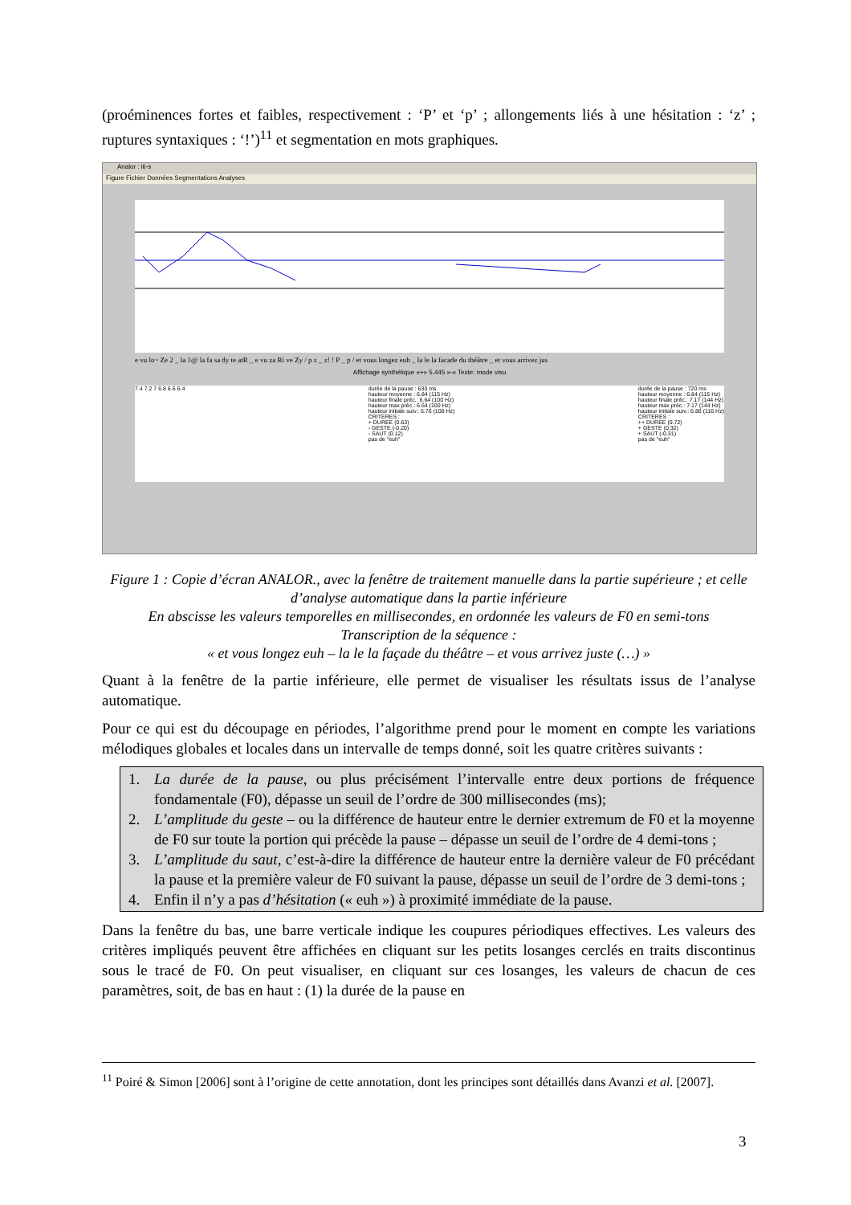(proéminences fortes et faibles, respectivement : ‘P’ et ‘p’ ; allongements liés à une hésitation : ‘z’ ; ruptures syntaxiques : ‘!’)<sup>11</sup> et segmentation en mots graphiques.
Analor : iti-s
Figure Fichier Données Segmentations Analyses
e vu lo~ Ze 2 _ la 1@ la fa sa dy te atR _ e vu za Ri ve Zy / p z _ z! ! P _ p / et vous longez euh _ la le la facade du théâtre _ et vous arrivez jus
Affichage synthétique «+» 5.445 »-« Texte: mode visu
7.4 7.2 7 6.8 6.6 6.4 durée de la pause : 630 ms
hauteur moyenne : 6.84 (115 Hz)
hauteur finale préc.: 6.64 (100 Hz)
hauteur max préc.: 6.64 (100 Hz)
hauteur initiale suiv.: 6.76 (108 Hz)
CRITERES :
+ DUREE (0.63)
- GESTE (-0.20)
- SAUT (0.12)
pas de "euh"
durée de la pause : 720 ms
hauteur moyenne : 6.84 (115 Hz)
hauteur finale préc.: 7.17 (144 Hz)
hauteur max préc.: 7.17 (144 Hz)
hauteur initiale suiv.: 6.86 (116 Hz)
CRITERES :
++ DUREE (0.72)
+ GESTE (0.32)
+ SAUT (-0.31)
pas de "euh"
Figure 1 : Copie d’écran ANALOR., avec la fenêtre de traitement manuelle dans la partie supérieure ; et celle d’analyse automatique dans la partie inférieure
En abscisse les valeurs temporelles en millisecondes, en ordonnée les valeurs de F0 en semi-tons
Transcription de la séquence :
« et vous longez euh – la le la façade du théâtre – et vous arrivez juste (…) »
Quant à la fenêtre de la partie inférieure, elle permet de visualiser les résultats issus de l’analyse automatique.
Pour ce qui est du découpage en périodes, l’algorithme prend pour le moment en compte les variations mélodiques globales et locales dans un intervalle de temps donné, soit les quatre critères suivants :
1. La durée de la pause, ou plus précisément l’intervalle entre deux portions de fréquence fondamentale (F0), dépasse un seuil de l’ordre de 300 millisecondes (ms);
2. L’amplitude du geste – ou la différence de hauteur entre le dernier extremum de F0 et la moyenne de F0 sur toute la portion qui précède la pause – dépasse un seuil de l’ordre de 4 demi-tons ;
3. L’amplitude du saut, c’est-à-dire la différence de hauteur entre la dernière valeur de F0 précédant la pause et la première valeur de F0 suivant la pause, dépasse un seuil de l’ordre de 3 demi-tons ;
4. Enfin il n’y a pas d’hésitation (« euh ») à proximité immédiate de la pause.
Dans la fenêtre du bas, une barre verticale indique les coupures périodiques effectives. Les valeurs des critères impliqués peuvent être affichées en cliquant sur les petits losanges cerclés en traits discontinus sous le tracé de F0. On peut visualiser, en cliquant sur ces losanges, les valeurs de chacun de ces paramètres, soit, de bas en haut : (1) la durée de la pause en
<sup>11</sup> Poiré & Simon [2006] sont à l’origine de cette annotation, dont les principes sont détaillés dans Avanzi et al. [2007].
3